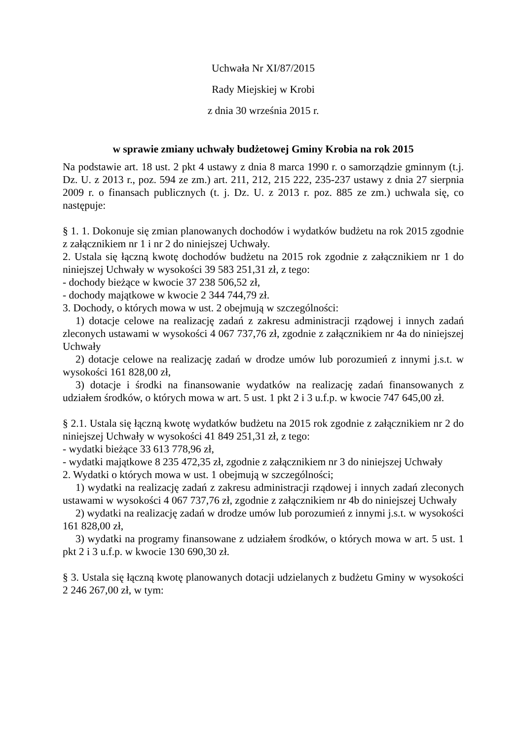Uchwała Nr XI/87/2015
Rady Miejskiej w Krobi
z dnia 30 września 2015 r.
w sprawie zmiany uchwały budżetowej Gminy Krobia na rok 2015
Na podstawie art. 18 ust. 2 pkt 4 ustawy z dnia 8 marca 1990 r. o samorządzie gminnym (t.j. Dz. U. z 2013 r., poz. 594 ze zm.) art. 211, 212, 215 222, 235-237 ustawy z dnia 27 sierpnia 2009 r. o finansach publicznych (t. j. Dz. U. z 2013 r. poz. 885 ze zm.) uchwala się, co następuje:
§ 1. 1. Dokonuje się zmian planowanych dochodów i wydatków budżetu na rok 2015 zgodnie z załącznikiem nr 1 i nr 2 do niniejszej Uchwały.
2. Ustala się łączną kwotę dochodów budżetu na 2015 rok zgodnie z załącznikiem nr 1 do niniejszej Uchwały w wysokości 39 583 251,31 zł, z tego:
- dochody bieżące w kwocie 37 238 506,52 zł,
- dochody majątkowe w kwocie 2 344 744,79 zł.
3. Dochody, o których mowa w ust. 2 obejmują w szczególności:
1) dotacje celowe na realizację zadań z zakresu administracji rządowej i innych zadań zleconych ustawami w wysokości 4 067 737,76 zł, zgodnie z załącznikiem nr 4a do niniejszej Uchwały
2) dotacje celowe na realizację zadań w drodze umów lub porozumień z innymi j.s.t. w wysokości 161 828,00 zł,
3) dotacje i środki na finansowanie wydatków na realizację zadań finansowanych z udziałem środków, o których mowa w art. 5 ust. 1 pkt 2 i 3 u.f.p. w kwocie 747 645,00 zł.
§ 2.1. Ustala się łączną kwotę wydatków budżetu na 2015 rok zgodnie z załącznikiem nr 2 do niniejszej Uchwały w wysokości 41 849 251,31 zł, z tego:
- wydatki bieżące 33 613 778,96 zł,
- wydatki majątkowe 8 235 472,35 zł, zgodnie z załącznikiem nr 3 do niniejszej Uchwały
2. Wydatki o których mowa w ust. 1 obejmują w szczególności;
1) wydatki na realizację zadań z zakresu administracji rządowej i innych zadań zleconych ustawami w wysokości 4 067 737,76 zł, zgodnie z załącznikiem nr 4b do niniejszej Uchwały
2) wydatki na realizację zadań w drodze umów lub porozumień z innymi j.s.t. w wysokości 161 828,00 zł,
3) wydatki na programy finansowane z udziałem środków, o których mowa w art. 5 ust. 1 pkt 2 i 3 u.f.p. w kwocie 130 690,30 zł.
§ 3. Ustala się łączną kwotę planowanych dotacji udzielanych z budżetu Gminy w wysokości 2 246 267,00 zł, w tym: